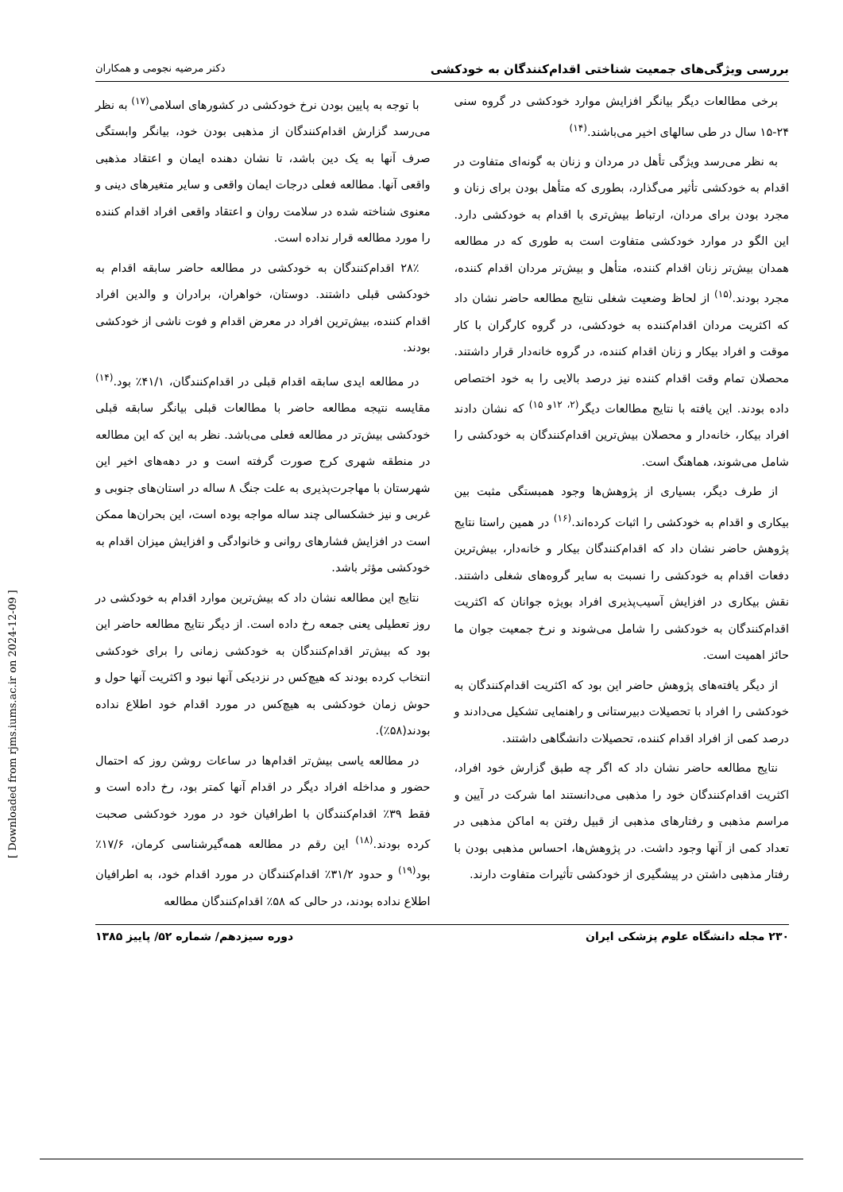بررسی ویژگی‌های جمعیت شناختی اقدام‌کنندگان به خودکشی دکتر مرضیه نجومی و همکاران
برخی مطالعات دیگر بیانگر افزایش موارد خودکشی در گروه سنی ۲۴-۱۵ سال در طی سالهای اخیر می‌باشند.<sup>(۱۴)</sup>
به نظر می‌رسد ویژگی تأهل در مردان و زنان به گونه‌ای متفاوت در اقدام به خودکشی تأثیر می‌گذارد، بطوری که متأهل بودن برای زنان و مجرد بودن برای مردان، ارتباط بیش‌تری با اقدام به خودکشی دارد. این الگو در موارد خودکشی متفاوت است به طوری که در مطالعه همدان بیش‌تر زنان اقدام کننده، متأهل و بیش‌تر مردان اقدام کننده، مجرد بودند.<sup>(۱۵)</sup> از لحاظ وضعیت شغلی نتایج مطالعه حاضر نشان داد که اکثریت مردان اقدام‌کننده به خودکشی، در گروه کارگران با کار موقت و افراد بیکار و زنان اقدام کننده، در گروه خانه‌دار قرار داشتند. محصلان تمام وقت اقدام کننده نیز درصد بالایی را به خود اختصاص داده بودند. این یافته با نتایج مطالعات دیگر<sup>(۲، ۱۲و ۱۵)</sup> که نشان دادند افراد بیکار، خانه‌دار و محصلان بیش‌ترین اقدام‌کنندگان به خودکشی را شامل می‌شوند، هماهنگ است.
از طرف دیگر، بسیاری از پژوهش‌ها وجود همبستگی مثبت بین بیکاری و اقدام به خودکشی را اثبات کرده‌اند.<sup>(۱۶)</sup> در همین راستا نتایج پژوهش حاضر نشان داد که اقدام‌کنندگان بیکار و خانه‌دار، بیش‌ترین دفعات اقدام به خودکشی را نسبت به سایر گروه‌های شغلی داشتند. نقش بیکاری در افزایش آسیب‌پذیری افراد بویژه جوانان که اکثریت اقدام‌کنندگان به خودکشی را شامل می‌شوند و نرخ جمعیت جوان ما حائز اهمیت است.
از دیگر یافته‌های پژوهش حاضر این بود که اکثریت اقدام‌کنندگان به خودکشی را افراد با تحصیلات دبیرستانی و راهنمایی تشکیل می‌دادند و درصد کمی از افراد اقدام کننده، تحصیلات دانشگاهی داشتند.
نتایج مطالعه حاضر نشان داد که اگر چه طبق گزارش خود افراد، اکثریت اقدام‌کنندگان خود را مذهبی می‌دانستند اما شرکت در آیین و مراسم مذهبی و رفتارهای مذهبی از قبیل رفتن به اماکن مذهبی در تعداد کمی از آنها وجود داشت. در پژوهش‌ها، احساس مذهبی بودن با رفتار مذهبی داشتن در پیشگیری از خودکشی تأثیرات متفاوت دارند.
با توجه به پایین بودن نرخ خودکشی در کشورهای اسلامی<sup>(۱۷)</sup> به نظر می‌رسد گزارش اقدام‌کنندگان از مذهبی بودن خود، بیانگر وابستگی صرف آنها به یک دین باشد، تا نشان دهنده ایمان و اعتقاد مذهبی واقعی آنها. مطالعه فعلی درجات ایمان واقعی و سایر متغیرهای دینی و معنوی شناخته شده در سلامت روان و اعتقاد واقعی افراد اقدام کننده را مورد مطالعه قرار نداده است.
۲۸٪ اقدام‌کنندگان به خودکشی در مطالعه حاضر سابقه اقدام به خودکشی قبلی داشتند. دوستان، خواهران، برادران و والدین افراد اقدام کننده، بیش‌ترین افراد در معرض اقدام و فوت ناشی از خودکشی بودند.
در مطالعه ایدی سابقه اقدام قبلی در اقدام‌کنندگان، ۴۱/۱٪ بود.<sup>(۱۴)</sup> مقایسه نتیجه مطالعه حاضر با مطالعات قبلی بیانگر سابقه قبلی خودکشی بیش‌تر در مطالعه فعلی می‌باشد. نظر به این که این مطالعه در منطقه شهری کرج صورت گرفته است و در دهه‌های اخیر این شهرستان با مهاجرت‌پذیری به علت جنگ ۸ ساله در استان‌های جنوبی و غربی و نیز خشکسالی چند ساله مواجه بوده است، این بحران‌ها ممکن است در افزایش فشارهای روانی و خانوادگی و افزایش میزان اقدام به خودکشی مؤثر باشد.
نتایج این مطالعه نشان داد که بیش‌ترین موارد اقدام به خودکشی در روز تعطیلی یعنی جمعه رخ داده است. از دیگر نتایج مطالعه حاضر این بود که بیش‌تر اقدام‌کنندگان به خودکشی زمانی را برای خودکشی انتخاب کرده بودند که هیچ‌کس در نزدیکی آنها نبود و اکثریت آنها حول و حوش زمان خودکشی به هیچ‌کس در مورد اقدام خود اطلاع نداده بودند(۵۸٪).
در مطالعه یاسی بیش‌تر اقدام‌ها در ساعات روشن روز که احتمال حضور و مداخله افراد دیگر در اقدام آنها کمتر بود، رخ داده است و فقط ۳۹٪ اقدام‌کنندگان با اطرافیان خود در مورد خودکشی صحبت کرده بودند.<sup>(۱۸)</sup> این رقم در مطالعه همه‌گیرشناسی کرمان، ۱۷/۶٪ بود<sup>(۱۹)</sup> و حدود ۳۱/۲٪ اقدام‌کنندگان در مورد اقدام خود، به اطرافیان اطلاع نداده بودند، در حالی که ۵۸٪ اقدام‌کنندگان مطالعه
۲۳۰ مجله دانشگاه علوم پزشکی ایران دوره سیزدهم/ شماره ۵۲/ پاییز ۱۳۸۵
[ Downloaded from rjms.iums.ac.ir on 2024-12-09 ]